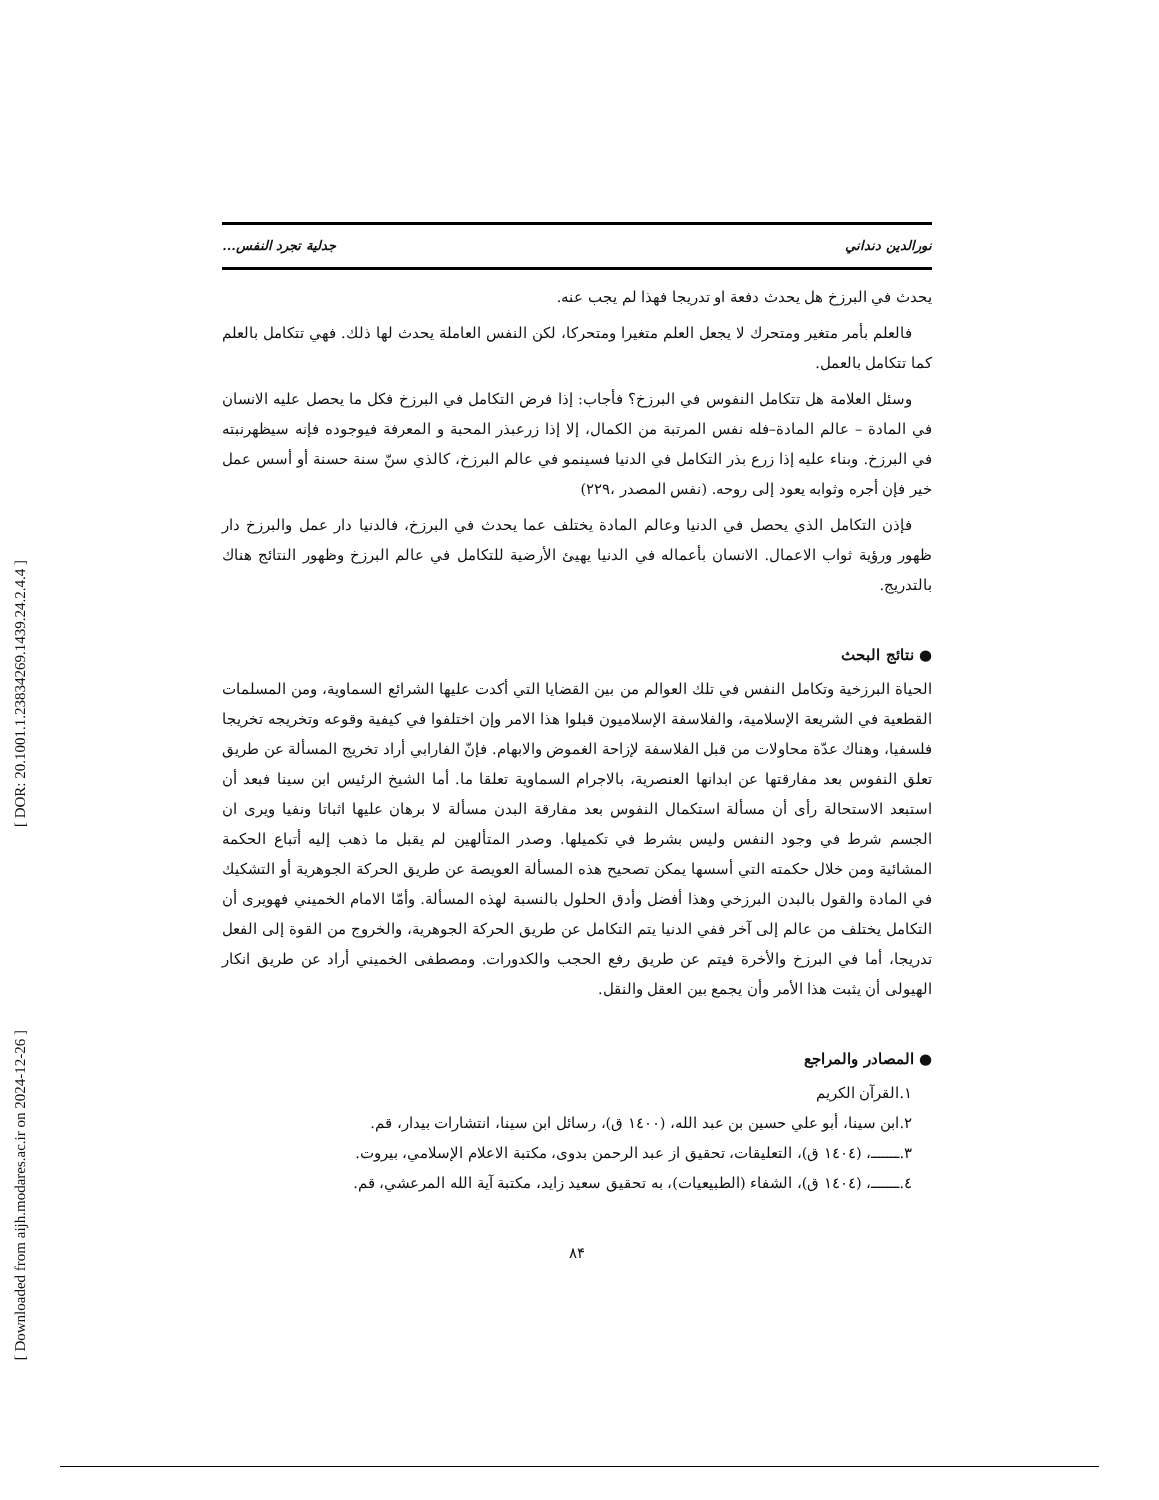[ DOR: 20.1001.1.23834269.1439.24.2.4.4 ]
[ Downloaded from aijh.modares.ac.ir on 2024-12-26 ]
نورالدين دنداني جدلية تجرد النفس...
يحدث في البرزخ هل يحدث دفعة او تدريجا فهذا لم يجب عنه.
فالعلم بأمر متغير ومتحرك لا يجعل العلم متغيرا ومتحركا، لكن النفس العاملة يحدث لها ذلك. فهي تتكامل بالعلم كما تتكامل بالعمل.
وسئل العلامة هل تتكامل النفوس في البرزخ؟ فأجاب: إذا فرض التكامل في البرزخ فكل ما يحصل عليه الانسان في المادة – عالم المادة–فله نفس المرتبة من الكمال، إلا إذا زرعبذر المحبة و المعرفة فيوجوده فإنه سيظهرنبته في البرزخ. وبناء عليه إذا زرع بذر التكامل في الدنيا فسينمو في عالم البرزخ، كالذي سنّ سنة حسنة أو أسس عمل خير فإن أجره وثوابه يعود إلى روحه. (نفس المصدر ،٢٢٩)
فإذن التكامل الذي يحصل في الدنيا وعالم المادة يختلف عما يحدث في البرزخ، فالدنيا دار عمل والبرزخ دار ظهور ورؤية ثواب الاعمال. الانسان بأعماله في الدنيا يهيئ الأرضية للتكامل في عالم البرزخ وظهور النتائج هناك بالتدريج.
● نتائج البحث
الحياة البرزخية وتكامل النفس في تلك العوالم من بين القضايا التي أكدت عليها الشرائع السماوية، ومن المسلمات القطعية في الشريعة الإسلامية، والفلاسفة الإسلاميون قبلوا هذا الامر وإن اختلفوا في كيفية وقوعه وتخريجه تخريجا فلسفيا، وهناك عدّة محاولات من قبل الفلاسفة لإزاحة الغموض والابهام. فإنّ الفارابي أراد تخريج المسألة عن طريق تعلق النفوس بعد مفارقتها عن ابدانها العنصرية، بالاجرام السماوية تعلقا ما. أما الشيخ الرئيس ابن سينا فبعد أن استبعد الاستحالة رأى أن مسألة استكمال النفوس بعد مفارقة البدن مسألة لا برهان عليها اثباتا ونفيا ويرى ان الجسم شرط في وجود النفس وليس بشرط في تكميلها. وصدر المتألهين لم يقبل ما ذهب إليه أتباع الحكمة المشائية ومن خلال حكمته التي أسسها يمكن تصحيح هذه المسألة العويصة عن طريق الحركة الجوهرية أو التشكيك في المادة والقول بالبدن البرزخي وهذا أفضل وأدق الحلول بالنسبة لهذه المسألة. وأمّا الامام الخميني فهويرى أن التكامل يختلف من عالم إلى آخر ففي الدنيا يتم التكامل عن طريق الحركة الجوهرية، والخروج من القوة إلى الفعل تدريجا، أما في البرزخ والأخرة فيتم عن طريق رفع الحجب والكدورات. ومصطفى الخميني أراد عن طريق انكار الهيولى أن يثبت هذا الأمر وأن يجمع بين العقل والنقل.
● المصادر والمراجع
١.القرآن الكريم
٢.ابن سينا، أبو علي حسين بن عبد الله، (١٤٠٠ ق)، رسائل ابن سينا، انتشارات بيدار، قم.
٣.ـــــــ، (١٤٠٤ ق)، التعليقات، تحقيق از عبد الرحمن بدوى، مكتبة الاعلام الإسلامي، بيروت.
٤.ـــــــ، (١٤٠٤ ق)، الشفاء (الطبيعيات)، به تحقيق سعيد زايد، مكتبة آية الله المرعشي، قم.
٨۴